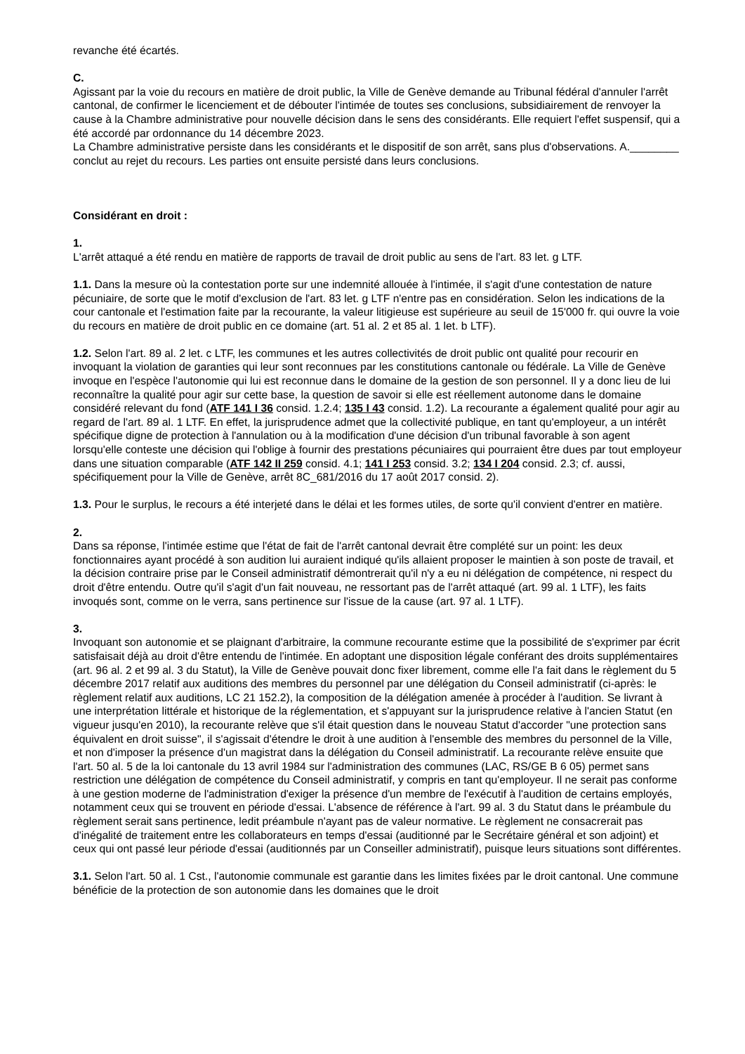revanche été écartés.
C.
Agissant par la voie du recours en matière de droit public, la Ville de Genève demande au Tribunal fédéral d'annuler l'arrêt cantonal, de confirmer le licenciement et de débouter l'intimée de toutes ses conclusions, subsidiairement de renvoyer la cause à la Chambre administrative pour nouvelle décision dans le sens des considérants. Elle requiert l'effet suspensif, qui a été accordé par ordonnance du 14 décembre 2023.
La Chambre administrative persiste dans les considérants et le dispositif de son arrêt, sans plus d'observations. A.________ conclut au rejet du recours. Les parties ont ensuite persisté dans leurs conclusions.
Considérant en droit :
1.
L'arrêt attaqué a été rendu en matière de rapports de travail de droit public au sens de l'art. 83 let. g LTF.
1.1. Dans la mesure où la contestation porte sur une indemnité allouée à l'intimée, il s'agit d'une contestation de nature pécuniaire, de sorte que le motif d'exclusion de l'art. 83 let. g LTF n'entre pas en considération. Selon les indications de la cour cantonale et l'estimation faite par la recourante, la valeur litigieuse est supérieure au seuil de 15'000 fr. qui ouvre la voie du recours en matière de droit public en ce domaine (art. 51 al. 2 et 85 al. 1 let. b LTF).
1.2. Selon l'art. 89 al. 2 let. c LTF, les communes et les autres collectivités de droit public ont qualité pour recourir en invoquant la violation de garanties qui leur sont reconnues par les constitutions cantonale ou fédérale. La Ville de Genève invoque en l'espèce l'autonomie qui lui est reconnue dans le domaine de la gestion de son personnel. Il y a donc lieu de lui reconnaître la qualité pour agir sur cette base, la question de savoir si elle est réellement autonome dans le domaine considéré relevant du fond (ATF 141 I 36 consid. 1.2.4; 135 I 43 consid. 1.2). La recourante a également qualité pour agir au regard de l'art. 89 al. 1 LTF. En effet, la jurisprudence admet que la collectivité publique, en tant qu'employeur, a un intérêt spécifique digne de protection à l'annulation ou à la modification d'une décision d'un tribunal favorable à son agent lorsqu'elle conteste une décision qui l'oblige à fournir des prestations pécuniaires qui pourraient être dues par tout employeur dans une situation comparable (ATF 142 II 259 consid. 4.1; 141 I 253 consid. 3.2; 134 I 204 consid. 2.3; cf. aussi, spécifiquement pour la Ville de Genève, arrêt 8C_681/2016 du 17 août 2017 consid. 2).
1.3. Pour le surplus, le recours a été interjeté dans le délai et les formes utiles, de sorte qu'il convient d'entrer en matière.
2.
Dans sa réponse, l'intimée estime que l'état de fait de l'arrêt cantonal devrait être complété sur un point: les deux fonctionnaires ayant procédé à son audition lui auraient indiqué qu'ils allaient proposer le maintien à son poste de travail, et la décision contraire prise par le Conseil administratif démontrerait qu'il n'y a eu ni délégation de compétence, ni respect du droit d'être entendu. Outre qu'il s'agit d'un fait nouveau, ne ressortant pas de l'arrêt attaqué (art. 99 al. 1 LTF), les faits invoqués sont, comme on le verra, sans pertinence sur l'issue de la cause (art. 97 al. 1 LTF).
3.
Invoquant son autonomie et se plaignant d'arbitraire, la commune recourante estime que la possibilité de s'exprimer par écrit satisfaisait déjà au droit d'être entendu de l'intimée. En adoptant une disposition légale conférant des droits supplémentaires (art. 96 al. 2 et 99 al. 3 du Statut), la Ville de Genève pouvait donc fixer librement, comme elle l'a fait dans le règlement du 5 décembre 2017 relatif aux auditions des membres du personnel par une délégation du Conseil administratif (ci-après: le règlement relatif aux auditions, LC 21 152.2), la composition de la délégation amenée à procéder à l'audition. Se livrant à une interprétation littérale et historique de la réglementation, et s'appuyant sur la jurisprudence relative à l'ancien Statut (en vigueur jusqu'en 2010), la recourante relève que s'il était question dans le nouveau Statut d'accorder "une protection sans équivalent en droit suisse", il s'agissait d'étendre le droit à une audition à l'ensemble des membres du personnel de la Ville, et non d'imposer la présence d'un magistrat dans la délégation du Conseil administratif. La recourante relève ensuite que l'art. 50 al. 5 de la loi cantonale du 13 avril 1984 sur l'administration des communes (LAC, RS/GE B 6 05) permet sans restriction une délégation de compétence du Conseil administratif, y compris en tant qu'employeur. Il ne serait pas conforme à une gestion moderne de l'administration d'exiger la présence d'un membre de l'exécutif à l'audition de certains employés, notamment ceux qui se trouvent en période d'essai. L'absence de référence à l'art. 99 al. 3 du Statut dans le préambule du règlement serait sans pertinence, ledit préambule n'ayant pas de valeur normative. Le règlement ne consacrerait pas d'inégalité de traitement entre les collaborateurs en temps d'essai (auditionné par le Secrétaire général et son adjoint) et ceux qui ont passé leur période d'essai (auditionnés par un Conseiller administratif), puisque leurs situations sont différentes.
3.1. Selon l'art. 50 al. 1 Cst., l'autonomie communale est garantie dans les limites fixées par le droit cantonal. Une commune bénéficie de la protection de son autonomie dans les domaines que le droit